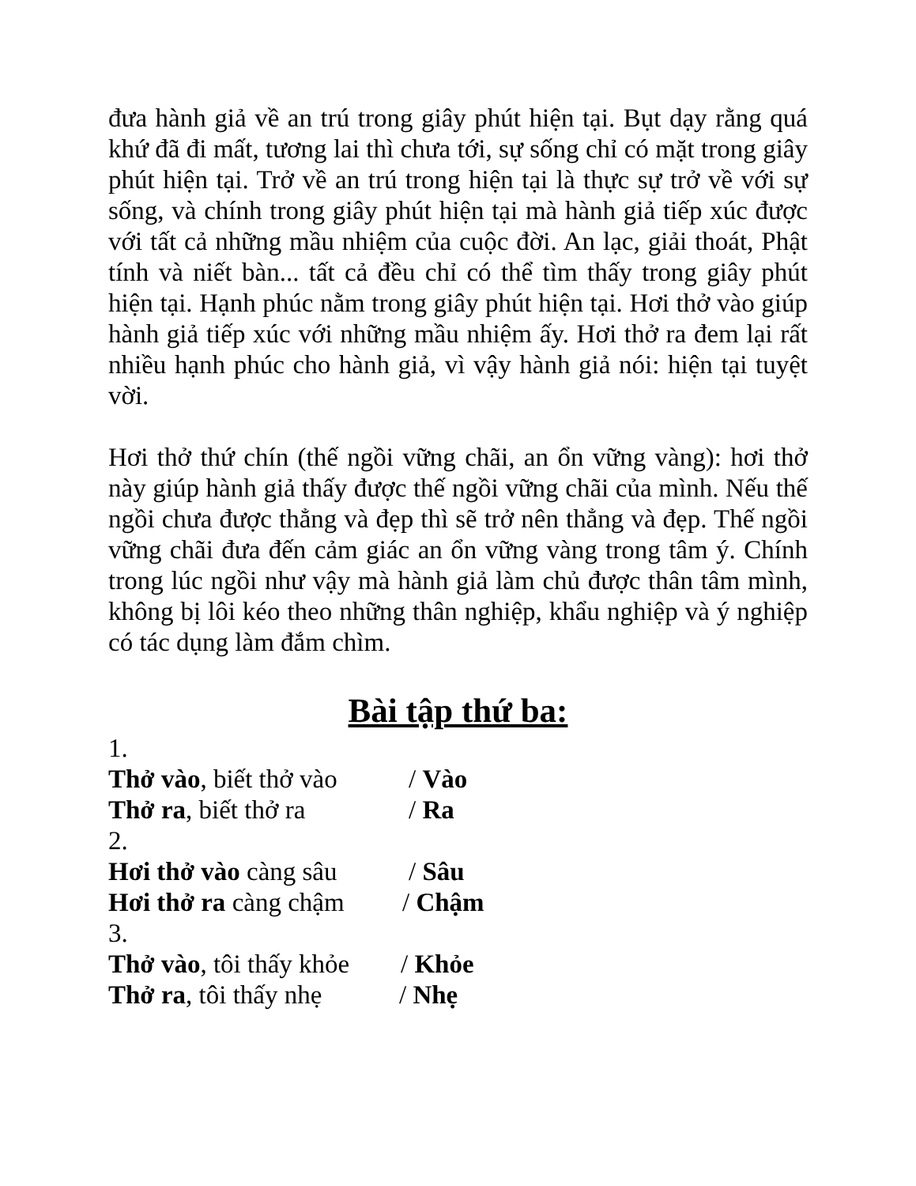đưa hành giả về an trú trong giây phút hiện tại. Bụt dạy rằng quá khứ đã đi mất, tương lai thì chưa tới, sự sống chỉ có mặt trong giây phút hiện tại. Trở về an trú trong hiện tại là thực sự trở về với sự sống, và chính trong giây phút hiện tại mà hành giả tiếp xúc được với tất cả những mầu nhiệm của cuộc đời. An lạc, giải thoát, Phật tính và niết bàn... tất cả đều chỉ có thể tìm thấy trong giây phút hiện tại. Hạnh phúc nằm trong giây phút hiện tại. Hơi thở vào giúp hành giả tiếp xúc với những mầu nhiệm ấy. Hơi thở ra đem lại rất nhiều hạnh phúc cho hành giả, vì vậy hành giả nói: hiện tại tuyệt vời.
Hơi thở thứ chín (thế ngồi vững chãi, an ổn vững vàng): hơi thở này giúp hành giả thấy được thế ngồi vững chãi của mình. Nếu thế ngồi chưa được thẳng và đẹp thì sẽ trở nên thẳng và đẹp. Thế ngồi vững chãi đưa đến cảm giác an ổn vững vàng trong tâm ý. Chính trong lúc ngồi như vậy mà hành giả làm chủ được thân tâm mình, không bị lôi kéo theo những thân nghiệp, khẩu nghiệp và ý nghiệp có tác dụng làm đắm chìm.
Bài tập thứ ba:
1.
Thở vào, biết thở vào / Vào
Thở ra, biết thở ra / Ra
2.
Hơi thở vào càng sâu / Sâu
Hơi thở ra càng chậm / Chậm
3.
Thở vào, tôi thấy khỏe / Khỏe
Thở ra, tôi thấy nhẹ / Nhẹ